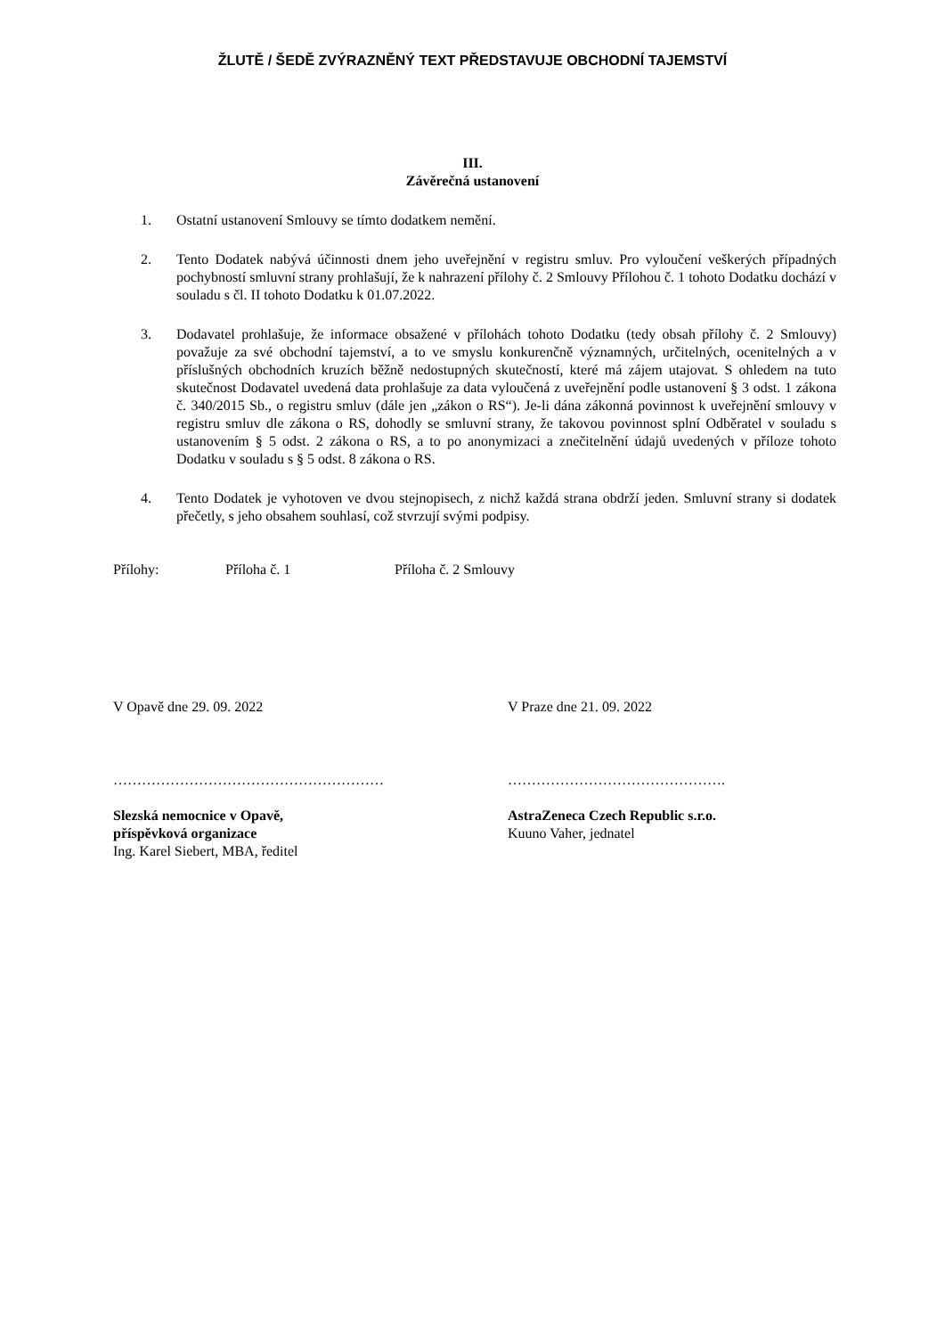ŽLUTĚ / ŠEDĚ ZVÝRAZNĚNÝ TEXT PŘEDSTAVUJE OBCHODNÍ TAJEMSTVÍ
III.
Závěrečná ustanovení
1. Ostatní ustanovení Smlouvy se tímto dodatkem nemění.
2. Tento Dodatek nabývá účinnosti dnem jeho uveřejnění v registru smluv. Pro vyloučení veškerých případných pochybností smluvní strany prohlašují, že k nahrazení přílohy č. 2 Smlouvy Přílohou č. 1 tohoto Dodatku dochází v souladu s čl. II tohoto Dodatku k 01.07.2022.
3. Dodavatel prohlašuje, že informace obsažené v přílohách tohoto Dodatku (tedy obsah přílohy č. 2 Smlouvy) považuje za své obchodní tajemství, a to ve smyslu konkurenčně významných, určitelných, ocenitelných a v příslušných obchodních kruzích běžně nedostupných skutečností, které má zájem utajovat. S ohledem na tuto skutečnost Dodavatel uvedená data prohlašuje za data vyloučená z uveřejnění podle ustanovení § 3 odst. 1 zákona č. 340/2015 Sb., o registru smluv (dále jen „zákon o RS“). Je-li dána zákonná povinnost k uveřejnění smlouvy v registru smluv dle zákona o RS, dohodly se smluvní strany, že takovou povinnost splní Odběratel v souladu s ustanovením § 5 odst. 2 zákona o RS, a to po anonymizaci a znečitelnění údajů uvedených v příloze tohoto Dodatku v souladu s § 5 odst. 8 zákona o RS.
4. Tento Dodatek je vyhotoven ve dvou stejnopisech, z nichž každá strana obdrží jeden. Smluvní strany si dodatek přečetly, s jeho obsahem souhlasí, což stvrzují svými podpisy.
Přílohy: Příloha č. 1 Příloha č. 2 Smlouvy
V Opavě dne 29. 09. 2022 V Praze dne 21. 09. 2022
………………………………………………… ……………………………………….
Slezská nemocnice v Opavě,
příspěvková organizace
Ing. Karel Siebert, MBA, ředitel
AstraZeneca Czech Republic s.r.o.
Kuuno Vaher, jednatel